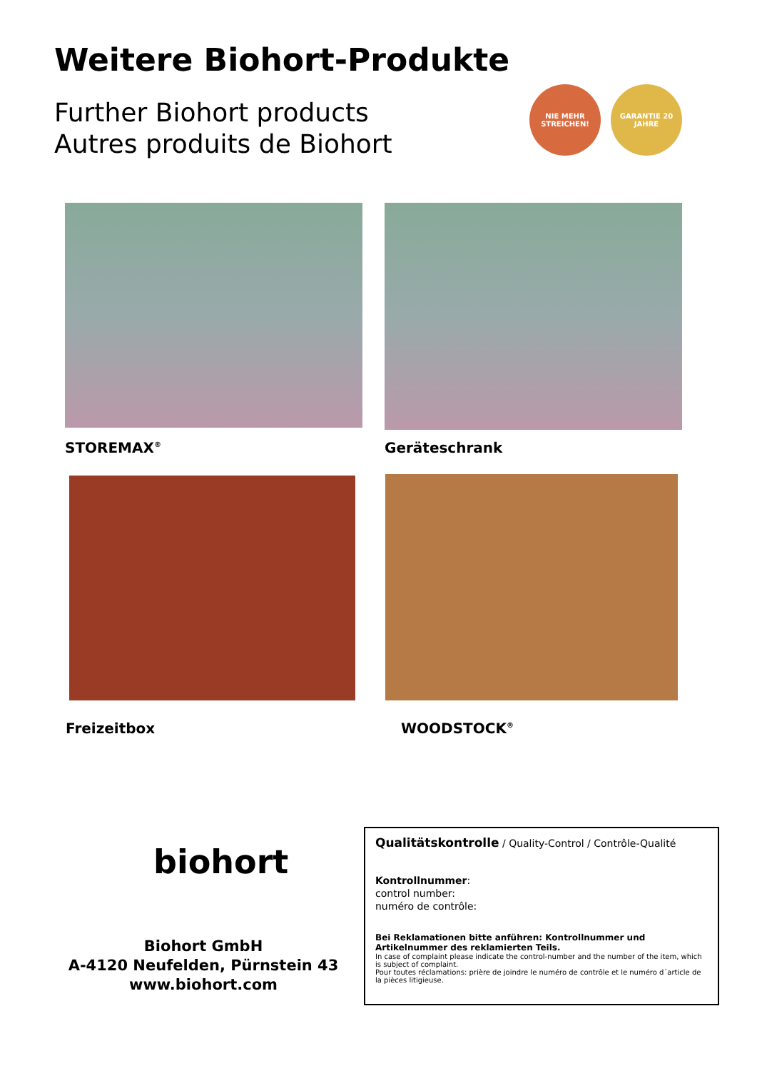Weitere Biohort-Produkte
Further Biohort products
Autres produits de Biohort
NIE MEHR STREICHEN!
GARANTIE 20 JAHRE
STOREMAX<sup>®</sup> Geräteschrank
Freizeitbox WOODSTOCK<sup>®</sup>
biohort
Biohort GmbH
A-4120 Neufelden, Pürnstein 43
www.biohort.com
Qualitätskontrolle / Quality-Control / Contrôle-Qualité
Kontrollnummer:
control number:
numéro de contrôle:
Bei Reklamationen bitte anführen: Kontrollnummer und Artikelnummer des reklamierten Teils.
In case of complaint please indicate the control-number and the number of the item, which is subject of complaint.
Pour toutes réclamations: prière de joindre le numéro de contrôle et le numéro d´article de la pièces litigieuse.